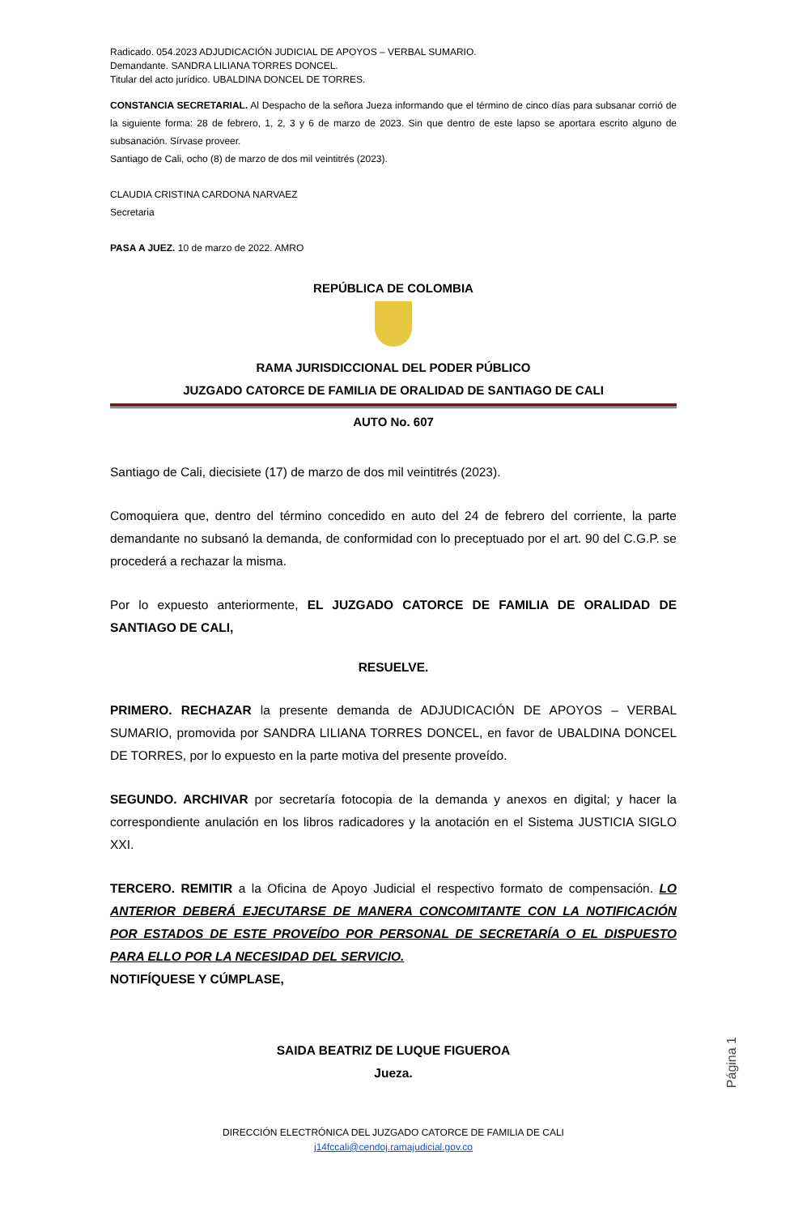Radicado. 054.2023 ADJUDICACIÓN JUDICIAL DE APOYOS – VERBAL SUMARIO.
Demandante. SANDRA LILIANA TORRES DONCEL.
Titular del acto jurídico. UBALDINA DONCEL DE TORRES.
CONSTANCIA SECRETARIAL. Al Despacho de la señora Jueza informando que el término de cinco días para subsanar corrió de la siguiente forma: 28 de febrero, 1, 2, 3 y 6 de marzo de 2023. Sin que dentro de este lapso se aportara escrito alguno de subsanación. Sírvase proveer.
Santiago de Cali, ocho (8) de marzo de dos mil veintitrés (2023).
CLAUDIA CRISTINA CARDONA NARVAEZ
Secretaria
PASA A JUEZ. 10 de marzo de 2022. AMRO
REPÚBLICA DE COLOMBIA
RAMA JURISDICCIONAL DEL PODER PÚBLICO
JUZGADO CATORCE DE FAMILIA DE ORALIDAD DE SANTIAGO DE CALI
AUTO No. 607
Santiago de Cali, diecisiete (17) de marzo de dos mil veintitrés (2023).
Comoquiera que, dentro del término concedido en auto del 24 de febrero del corriente, la parte demandante no subsanó la demanda, de conformidad con lo preceptuado por el art. 90 del C.G.P. se procederá a rechazar la misma.
Por lo expuesto anteriormente, EL JUZGADO CATORCE DE FAMILIA DE ORALIDAD DE SANTIAGO DE CALI,
RESUELVE.
PRIMERO. RECHAZAR la presente demanda de ADJUDICACIÓN DE APOYOS – VERBAL SUMARIO, promovida por SANDRA LILIANA TORRES DONCEL, en favor de UBALDINA DONCEL DE TORRES, por lo expuesto en la parte motiva del presente proveído.
SEGUNDO. ARCHIVAR por secretaría fotocopia de la demanda y anexos en digital; y hacer la correspondiente anulación en los libros radicadores y la anotación en el Sistema JUSTICIA SIGLO XXI.
TERCERO. REMITIR a la Oficina de Apoyo Judicial el respectivo formato de compensación. LO ANTERIOR DEBERÁ EJECUTARSE DE MANERA CONCOMITANTE CON LA NOTIFICACIÓN POR ESTADOS DE ESTE PROVEÍDO POR PERSONAL DE SECRETARÍA O EL DISPUESTO PARA ELLO POR LA NECESIDAD DEL SERVICIO.
NOTIFÍQUESE Y CÚMPLASE,
SAIDA BEATRIZ DE LUQUE FIGUEROA
Jueza.
DIRECCIÓN ELECTRÓNICA DEL JUZGADO CATORCE DE FAMILIA DE CALI
j14fccali@cendoj.ramajudicial.gov.co
Página 1